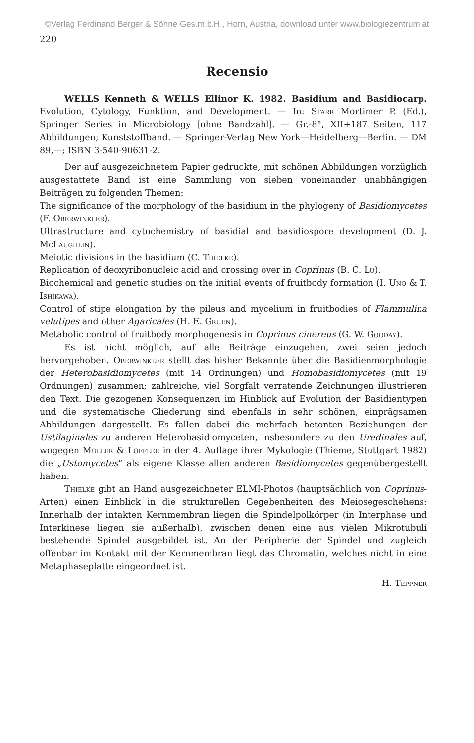©Verlag Ferdinand Berger & Söhne Ges.m.b.H., Horn, Austria, download unter www.biologiezentrum.at
220
Recensio
WELLS Kenneth & WELLS Ellinor K. 1982. Basidium and Basidiocarp. Evolution, Cytology, Funktion, and Development. — In: Starr Mortimer P. (Ed.), Springer Series in Microbiology [ohne Bandzahl]. — Gr.-8°, XII+187 Seiten, 117 Abbildungen; Kunststoffband. — Springer-Verlag New York—Heidelberg—Berlin. — DM 89,—; ISBN 3-540-90631-2.
Der auf ausgezeichnetem Papier gedruckte, mit schönen Abbildungen vorzüglich ausgestattete Band ist eine Sammlung von sieben voneinander unabhängigen Beiträgen zu folgenden Themen:
The significance of the morphology of the basidium in the phylogeny of Basidiomycetes (F. Oberwinkler).
Ultrastructure and cytochemistry of basidial and basidiospore development (D. J. McLaughlin).
Meiotic divisions in the basidium (C. Thielke).
Replication of deoxyribonucleic acid and crossing over in Coprinus (B. C. Lu).
Biochemical and genetic studies on the initial events of fruitbody formation (I. Uno & T. Ishikawa).
Control of stipe elongation by the pileus and mycelium in fruitbodies of Flammulina velutipes and other Agaricales (H. E. Gruen).
Metabolic control of fruitbody morphogenesis in Coprinus cinereus (G. W. Gooday).
Es ist nicht möglich, auf alle Beiträge einzugehen, zwei seien jedoch hervorgehoben. Oberwinkler stellt das bisher Bekannte über die Basidienmorphologie der Heterobasidiomycetes (mit 14 Ordnungen) und Homobasidiomycetes (mit 19 Ordnungen) zusammen; zahlreiche, viel Sorgfalt verratende Zeichnungen illustrieren den Text. Die gezogenen Konsequenzen im Hinblick auf Evolution der Basidientypen und die systematische Gliederung sind ebenfalls in sehr schönen, einprägsamen Abbildungen dargestellt. Es fallen dabei die mehrfach betonten Beziehungen der Ustilaginales zu anderen Heterobasidiomyceten, insbesondere zu den Uredinales auf, wogegen Müller & Löffler in der 4. Auflage ihrer Mykologie (Thieme, Stuttgart 1982) die „Ustomycetes“ als eigene Klasse allen anderen Basidiomycetes gegenübergestellt haben.
Thielke gibt an Hand ausgezeichneter ELMI-Photos (hauptsächlich von Coprinus-Arten) einen Einblick in die strukturellen Gegebenheiten des Meiosegeschehens: Innerhalb der intakten Kernmembran liegen die Spindelpolkörper (in Interphase und Interkinese liegen sie außerhalb), zwischen denen eine aus vielen Mikrotubuli bestehende Spindel ausgebildet ist. An der Peripherie der Spindel und zugleich offenbar im Kontakt mit der Kernmembran liegt das Chromatin, welches nicht in eine Metaphaseplatte eingeordnet ist.
H. Teppner